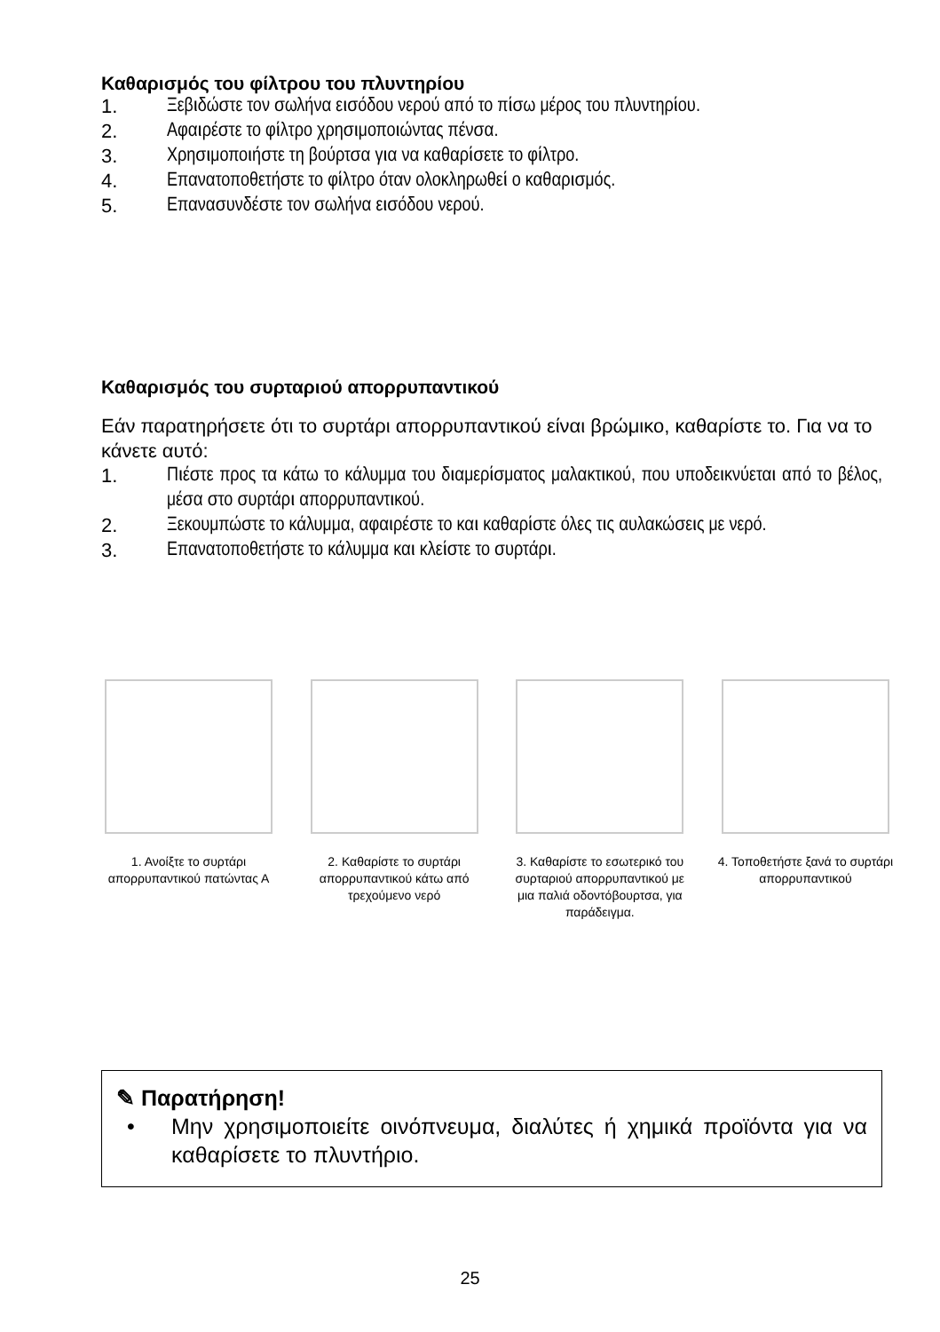Καθαρισμός του φίλτρου του πλυντηρίου
1. Ξεβιδώστε τον σωλήνα εισόδου νερού από το πίσω μέρος του πλυντηρίου.
2. Αφαιρέστε το φίλτρο χρησιμοποιώντας πένσα.
3. Χρησιμοποιήστε τη βούρτσα για να καθαρίσετε το φίλτρο.
4. Επανατοποθετήστε το φίλτρο όταν ολοκληρωθεί ο καθαρισμός.
5. Επανασυνδέστε τον σωλήνα εισόδου νερού.
Καθαρισμός του συρταριού απορρυπαντικού
Εάν παρατηρήσετε ότι το συρτάρι απορρυπαντικού είναι βρώμικο, καθαρίστε το. Για να το κάνετε αυτό:
1. Πιέστε προς τα κάτω το κάλυμμα του διαμερίσματος μαλακτικού, που υποδεικνύεται από το βέλος, μέσα στο συρτάρι απορρυπαντικού.
2. Ξεκουμπώστε το κάλυμμα, αφαιρέστε το και καθαρίστε όλες τις αυλακώσεις με νερό.
3. Επανατοποθετήστε το κάλυμμα και κλείστε το συρτάρι.
1. Ανοίξτε το συρτάρι απορρυπαντικού πατώντας Α
2. Καθαρίστε το συρτάρι απορρυπαντικού κάτω από τρεχούμενο νερό
3. Καθαρίστε το εσωτερικό του συρταριού απορρυπαντικού με μια παλιά οδοντόβουρτσα, για παράδειγμα.
4. Τοποθετήστε ξανά το συρτάρι απορρυπαντικού
✎ Παρατήρηση!
• Μην χρησιμοποιείτε οινόπνευμα, διαλύτες ή χημικά προϊόντα για να καθαρίσετε το πλυντήριο.
25